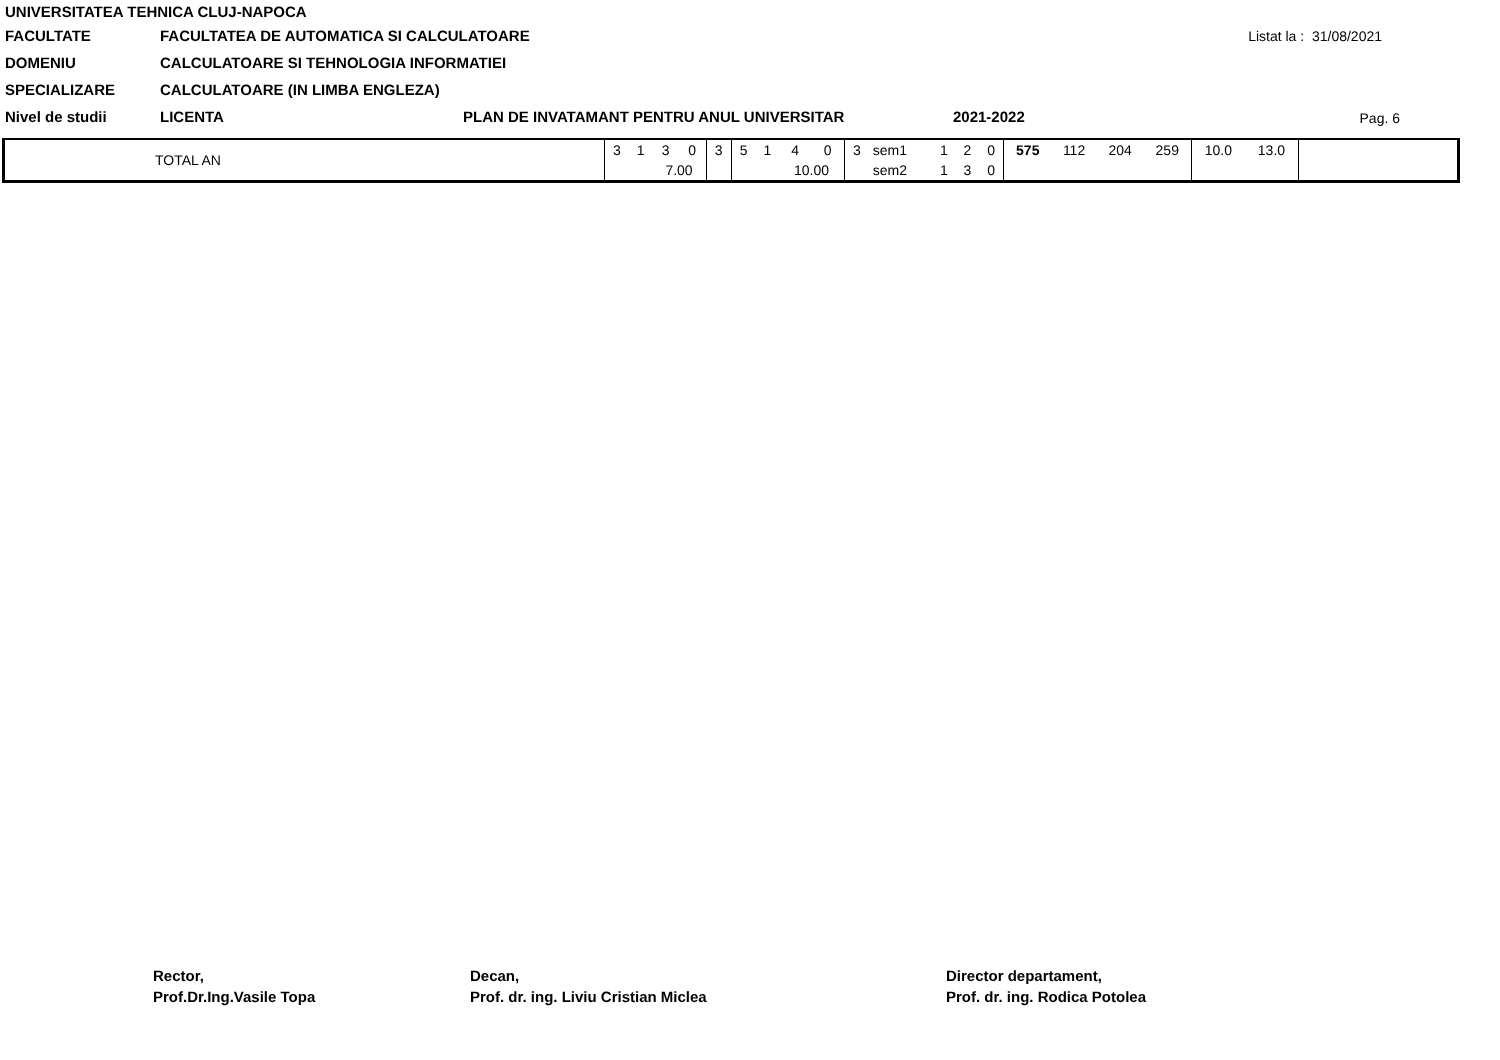UNIVERSITATEA TEHNICA CLUJ-NAPOCA
FACULTATE FACULTATEA DE AUTOMATICA SI CALCULATOARE
Listat la : 31/08/2021
DOMENIU CALCULATOARE SI TEHNOLOGIA INFORMATIEI
SPECIALIZARE CALCULATOARE (IN LIMBA ENGLEZA)
Nivel de studii LICENTA PLAN DE INVATAMANT PENTRU ANUL UNIVERSITAR 2021-2022
Pag. 6
| TOTAL AN | 3 | 1 | 3 | 0 | 3 | 5 | 1 | 4 | 0 | 3 | sem1 | 1 | 2 | 0 | 575 | 112 | 204 | 259 | 10.0 | 13.0 | |
| | | | 7.00 | | | | | 10.00 | | | sem2 | 1 | 3 | 0 | | | | | | | |
Rector,
Prof.Dr.Ing.Vasile Topa
Decan,
Prof. dr. ing. Liviu Cristian Miclea
Director departament,
Prof. dr. ing. Rodica Potolea